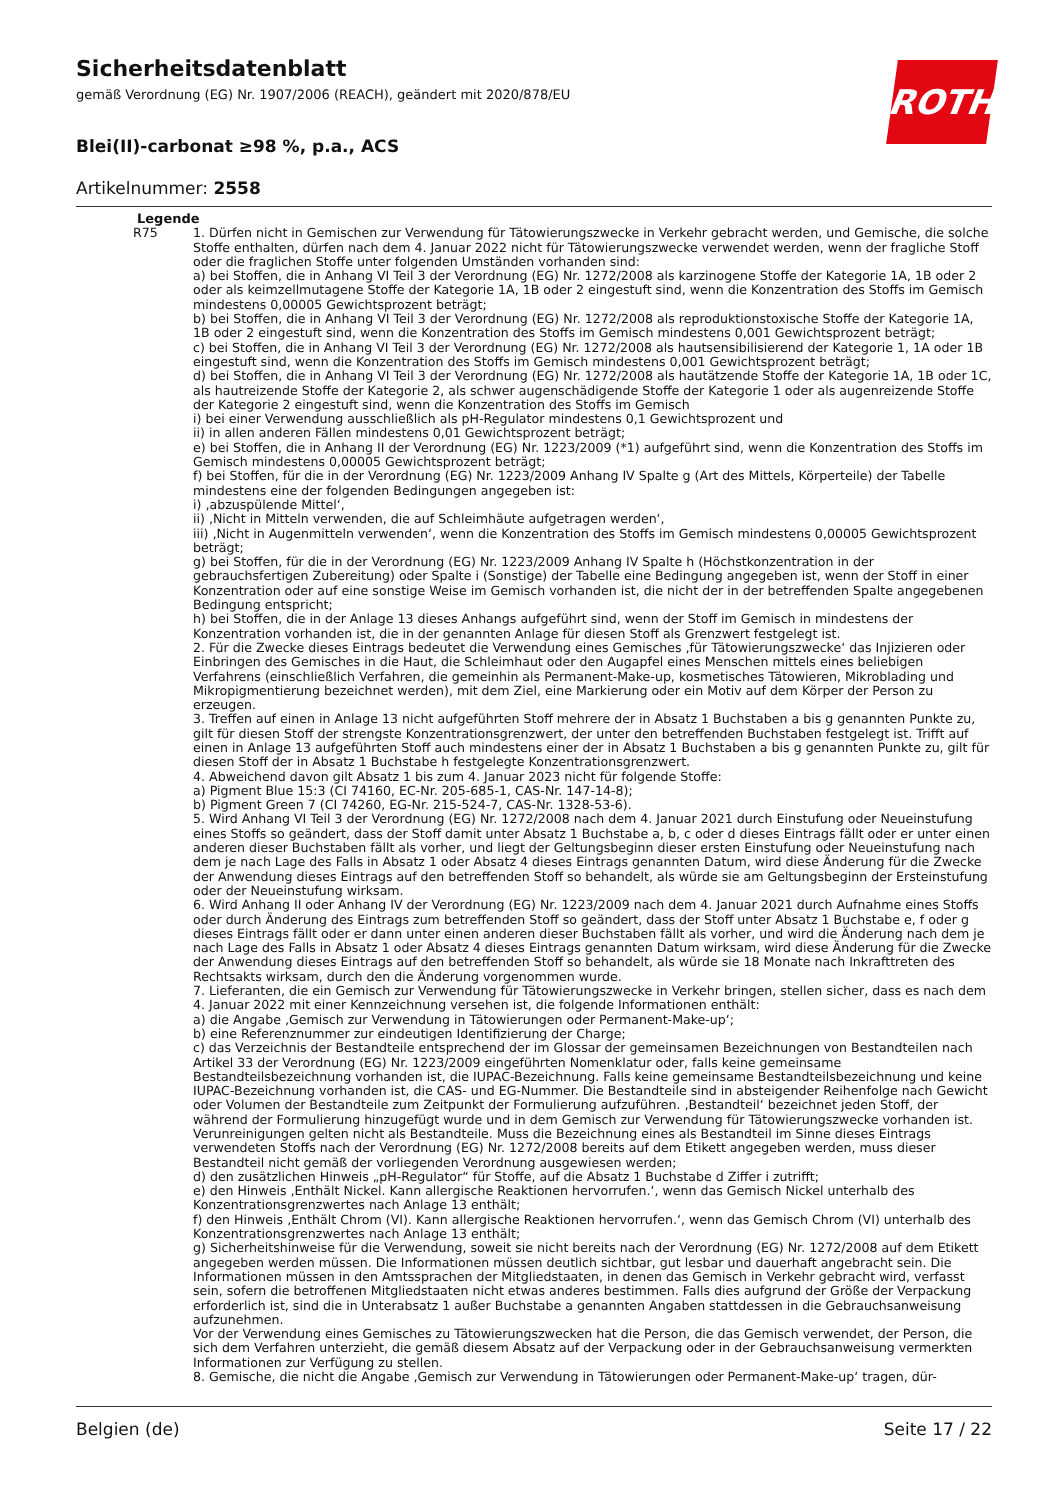Sicherheitsdatenblatt
gemäß Verordnung (EG) Nr. 1907/2006 (REACH), geändert mit 2020/878/EU
Blei(II)-carbonat ≥98 %, p.a., ACS
Artikelnummer: 2558
ROTH
Legende
R75 1. Dürfen nicht in Gemischen zur Verwendung für Tätowierungszwecke in Verkehr gebracht werden, und Gemische, die solche Stoffe enthalten, dürfen nach dem 4. Januar 2022 nicht für Tätowierungszwecke verwendet werden, wenn der fragliche Stoff oder die fraglichen Stoffe unter folgenden Umständen vorhanden sind:
a) bei Stoffen, die in Anhang VI Teil 3 der Verordnung (EG) Nr. 1272/2008 als karzinogene Stoffe der Kategorie 1A, 1B oder 2 oder als keimzellmutagene Stoffe der Kategorie 1A, 1B oder 2 eingestuft sind, wenn die Konzentration des Stoffs im Gemisch mindestens 0,00005 Gewichtsprozent beträgt;
b) bei Stoffen, die in Anhang VI Teil 3 der Verordnung (EG) Nr. 1272/2008 als reproduktionstoxische Stoffe der Kategorie 1A, 1B oder 2 eingestuft sind, wenn die Konzentration des Stoffs im Gemisch mindestens 0,001 Gewichtsprozent beträgt;
c) bei Stoffen, die in Anhang VI Teil 3 der Verordnung (EG) Nr. 1272/2008 als hautsensibilisierend der Kategorie 1, 1A oder 1B eingestuft sind, wenn die Konzentration des Stoffs im Gemisch mindestens 0,001 Gewichtsprozent beträgt;
d) bei Stoffen, die in Anhang VI Teil 3 der Verordnung (EG) Nr. 1272/2008 als hautätzende Stoffe der Kategorie 1A, 1B oder 1C, als hautreizende Stoffe der Kategorie 2, als schwer augenschädigende Stoffe der Kategorie 1 oder als augenreizende Stoffe der Kategorie 2 eingestuft sind, wenn die Konzentration des Stoffs im Gemisch
i) bei einer Verwendung ausschließlich als pH-Regulator mindestens 0,1 Gewichtsprozent und
ii) in allen anderen Fällen mindestens 0,01 Gewichtsprozent beträgt;
e) bei Stoffen, die in Anhang II der Verordnung (EG) Nr. 1223/2009 (*1) aufgeführt sind, wenn die Konzentration des Stoffs im Gemisch mindestens 0,00005 Gewichtsprozent beträgt;
f) bei Stoffen, für die in der Verordnung (EG) Nr. 1223/2009 Anhang IV Spalte g (Art des Mittels, Körperteile) der Tabelle mindestens eine der folgenden Bedingungen angegeben ist:
i) ‚abzuspülende Mittel‘,
ii) ‚Nicht in Mitteln verwenden, die auf Schleimhäute aufgetragen werden‘,
iii) ‚Nicht in Augenmitteln verwenden‘, wenn die Konzentration des Stoffs im Gemisch mindestens 0,00005 Gewichtsprozent beträgt;
g) bei Stoffen, für die in der Verordnung (EG) Nr. 1223/2009 Anhang IV Spalte h (Höchstkonzentration in der gebrauchsfertigen Zubereitung) oder Spalte i (Sonstige) der Tabelle eine Bedingung angegeben ist, wenn der Stoff in einer Konzentration oder auf eine sonstige Weise im Gemisch vorhanden ist, die nicht der in der betreffenden Spalte angegebenen Bedingung entspricht;
h) bei Stoffen, die in der Anlage 13 dieses Anhangs aufgeführt sind, wenn der Stoff im Gemisch in mindestens der Konzentration vorhanden ist, die in der genannten Anlage für diesen Stoff als Grenzwert festgelegt ist.
2. Für die Zwecke dieses Eintrags bedeutet die Verwendung eines Gemisches ‚für Tätowierungszwecke‘ das Injizieren oder Einbringen des Gemisches in die Haut, die Schleimhaut oder den Augapfel eines Menschen mittels eines beliebigen Verfahrens (einschließlich Verfahren, die gemeinhin als Permanent-Make-up, kosmetisches Tätowieren, Mikroblading und Mikropigmentierung bezeichnet werden), mit dem Ziel, eine Markierung oder ein Motiv auf dem Körper der Person zu erzeugen.
3. Treffen auf einen in Anlage 13 nicht aufgeführten Stoff mehrere der in Absatz 1 Buchstaben a bis g genannten Punkte zu, gilt für diesen Stoff der strengste Konzentrationsgrenzwert, der unter den betreffenden Buchstaben festgelegt ist. Trifft auf einen in Anlage 13 aufgeführten Stoff auch mindestens einer der in Absatz 1 Buchstaben a bis g genannten Punkte zu, gilt für diesen Stoff der in Absatz 1 Buchstabe h festgelegte Konzentrationsgrenzwert.
4. Abweichend davon gilt Absatz 1 bis zum 4. Januar 2023 nicht für folgende Stoffe:
a) Pigment Blue 15:3 (CI 74160, EC-Nr. 205-685-1, CAS-Nr. 147-14-8);
b) Pigment Green 7 (CI 74260, EG-Nr. 215-524-7, CAS-Nr. 1328-53-6).
5. Wird Anhang VI Teil 3 der Verordnung (EG) Nr. 1272/2008 nach dem 4. Januar 2021 durch Einstufung oder Neueinstufung eines Stoffs so geändert, dass der Stoff damit unter Absatz 1 Buchstabe a, b, c oder d dieses Eintrags fällt oder er unter einen anderen dieser Buchstaben fällt als vorher, und liegt der Geltungsbeginn dieser ersten Einstufung oder Neueinstufung nach dem je nach Lage des Falls in Absatz 1 oder Absatz 4 dieses Eintrags genannten Datum, wird diese Änderung für die Zwecke der Anwendung dieses Eintrags auf den betreffenden Stoff so behandelt, als würde sie am Geltungsbeginn der Ersteinstufung oder der Neueinstufung wirksam.
6. Wird Anhang II oder Anhang IV der Verordnung (EG) Nr. 1223/2009 nach dem 4. Januar 2021 durch Aufnahme eines Stoffs oder durch Änderung des Eintrags zum betreffenden Stoff so geändert, dass der Stoff unter Absatz 1 Buchstabe e, f oder g dieses Eintrags fällt oder er dann unter einen anderen dieser Buchstaben fällt als vorher, und wird die Änderung nach dem je nach Lage des Falls in Absatz 1 oder Absatz 4 dieses Eintrags genannten Datum wirksam, wird diese Änderung für die Zwecke der Anwendung dieses Eintrags auf den betreffenden Stoff so behandelt, als würde sie 18 Monate nach Inkrafttreten des Rechtsakts wirksam, durch den die Änderung vorgenommen wurde.
7. Lieferanten, die ein Gemisch zur Verwendung für Tätowierungszwecke in Verkehr bringen, stellen sicher, dass es nach dem 4. Januar 2022 mit einer Kennzeichnung versehen ist, die folgende Informationen enthält:
a) die Angabe ‚Gemisch zur Verwendung in Tätowierungen oder Permanent-Make-up‘;
b) eine Referenznummer zur eindeutigen Identifizierung der Charge;
c) das Verzeichnis der Bestandteile entsprechend der im Glossar der gemeinsamen Bezeichnungen von Bestandteilen nach Artikel 33 der Verordnung (EG) Nr. 1223/2009 eingeführten Nomenklatur oder, falls keine gemeinsame Bestandteilsbezeichnung vorhanden ist, die IUPAC-Bezeichnung. Falls keine gemeinsame Bestandteilsbezeichnung und keine IUPAC-Bezeichnung vorhanden ist, die CAS- und EG-Nummer. Die Bestandteile sind in absteigender Reihenfolge nach Gewicht oder Volumen der Bestandteile zum Zeitpunkt der Formulierung aufzuführen. ‚Bestandteil‘ bezeichnet jeden Stoff, der während der Formulierung hinzugefügt wurde und in dem Gemisch zur Verwendung für Tätowierungszwecke vorhanden ist. Verunreinigungen gelten nicht als Bestandteile. Muss die Bezeichnung eines als Bestandteil im Sinne dieses Eintrags verwendeten Stoffs nach der Verordnung (EG) Nr. 1272/2008 bereits auf dem Etikett angegeben werden, muss dieser Bestandteil nicht gemäß der vorliegenden Verordnung ausgewiesen werden;
d) den zusätzlichen Hinweis „pH-Regulator“ für Stoffe, auf die Absatz 1 Buchstabe d Ziffer i zutrifft;
e) den Hinweis ‚Enthält Nickel. Kann allergische Reaktionen hervorrufen.‘, wenn das Gemisch Nickel unterhalb des Konzentrationsgrenzwertes nach Anlage 13 enthält;
f) den Hinweis ‚Enthält Chrom (VI). Kann allergische Reaktionen hervorrufen.‘, wenn das Gemisch Chrom (VI) unterhalb des Konzentrationsgrenzwertes nach Anlage 13 enthält;
g) Sicherheitshinweise für die Verwendung, soweit sie nicht bereits nach der Verordnung (EG) Nr. 1272/2008 auf dem Etikett angegeben werden müssen. Die Informationen müssen deutlich sichtbar, gut lesbar und dauerhaft angebracht sein. Die Informationen müssen in den Amtssprachen der Mitgliedstaaten, in denen das Gemisch in Verkehr gebracht wird, verfasst sein, sofern die betroffenen Mitgliedstaaten nicht etwas anderes bestimmen. Falls dies aufgrund der Größe der Verpackung erforderlich ist, sind die in Unterabsatz 1 außer Buchstabe a genannten Angaben stattdessen in die Gebrauchsanweisung aufzunehmen.
Vor der Verwendung eines Gemisches zu Tätowierungszwecken hat die Person, die das Gemisch verwendet, der Person, die sich dem Verfahren unterzieht, die gemäß diesem Absatz auf der Verpackung oder in der Gebrauchsanweisung vermerkten Informationen zur Verfügung zu stellen.
8. Gemische, die nicht die Angabe ‚Gemisch zur Verwendung in Tätowierungen oder Permanent-Make-up‘ tragen, dür-
Belgien (de) Seite 17 / 22